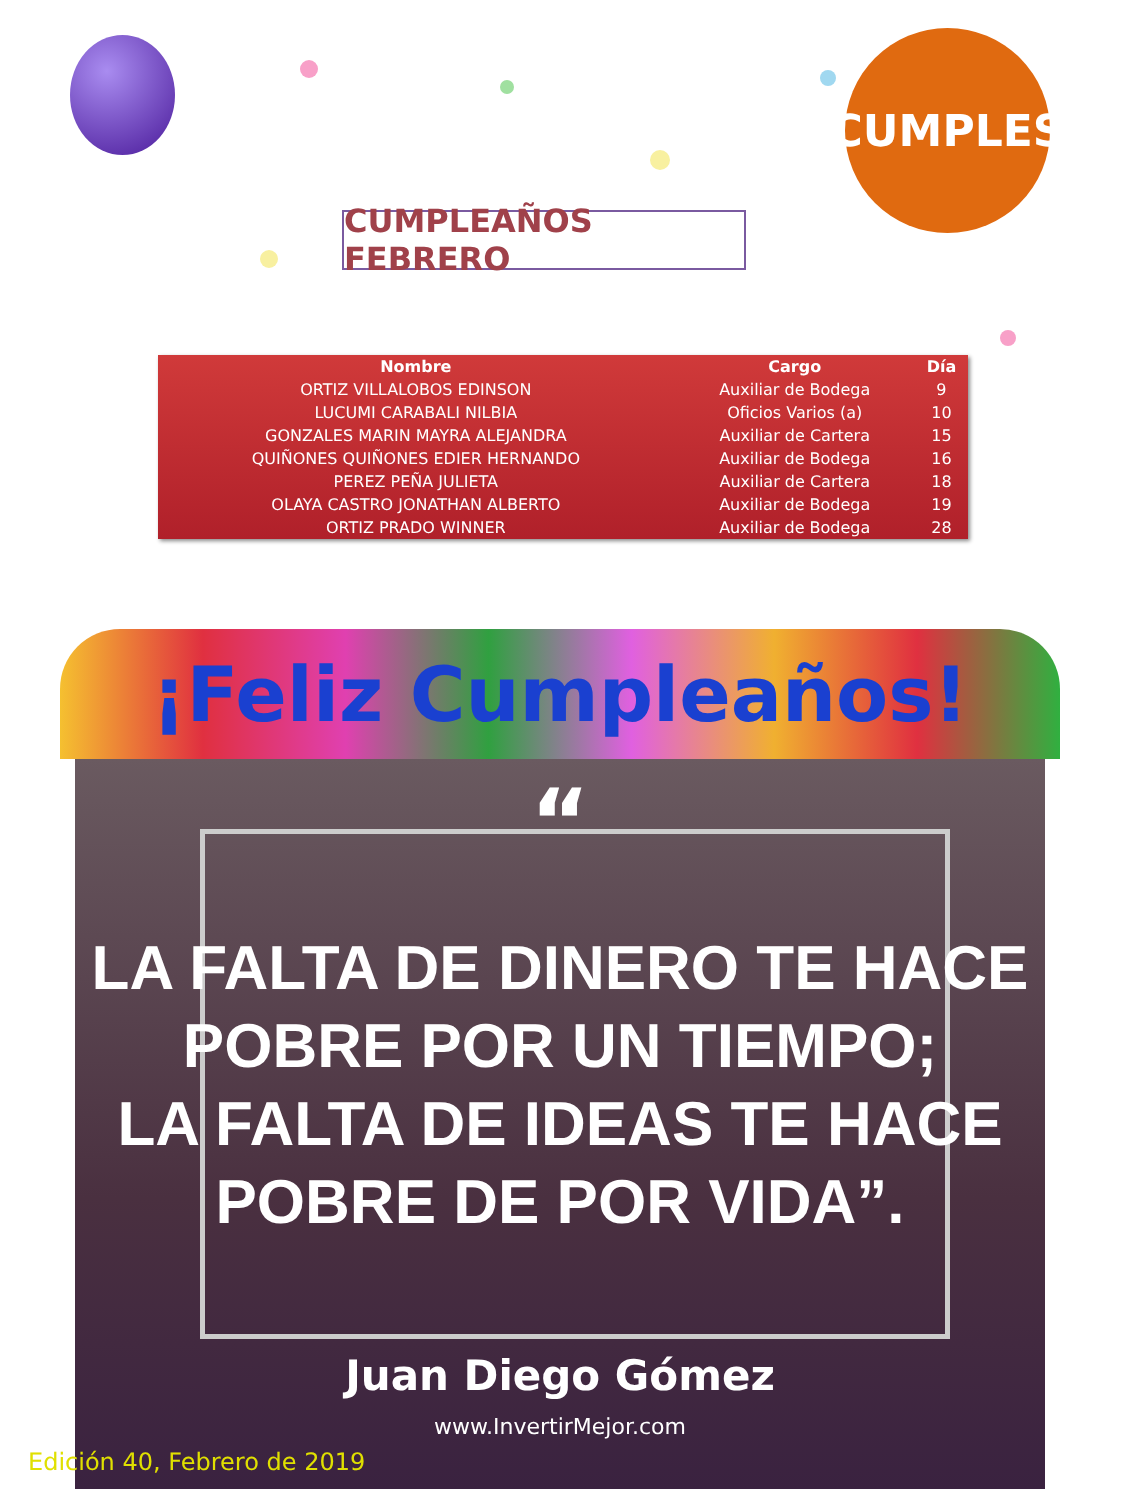CUMPLES
CUMPLEAÑOS FEBRERO
| Nombre | Cargo | Día |
| --- | --- | --- |
| ORTIZ VILLALOBOS EDINSON | Auxiliar de Bodega | 9 |
| LUCUMI CARABALI NILBIA | Oficios Varios (a) | 10 |
| GONZALES MARIN MAYRA ALEJANDRA | Auxiliar de Cartera | 15 |
| QUIÑONES QUIÑONES EDIER HERNANDO | Auxiliar de Bodega | 16 |
| PEREZ PEÑA JULIETA | Auxiliar de Cartera | 18 |
| OLAYA CASTRO JONATHAN ALBERTO | Auxiliar de Bodega | 19 |
| ORTIZ PRADO WINNER | Auxiliar de Bodega | 28 |
¡Feliz Cumpleaños!
“
LA FALTA DE DINERO TE HACE
POBRE POR UN TIEMPO;
LA FALTA DE IDEAS TE HACE
POBRE DE POR VIDA”.
Juan Diego Gómez
www.InvertirMejor.com
Edición 40, Febrero de 2019